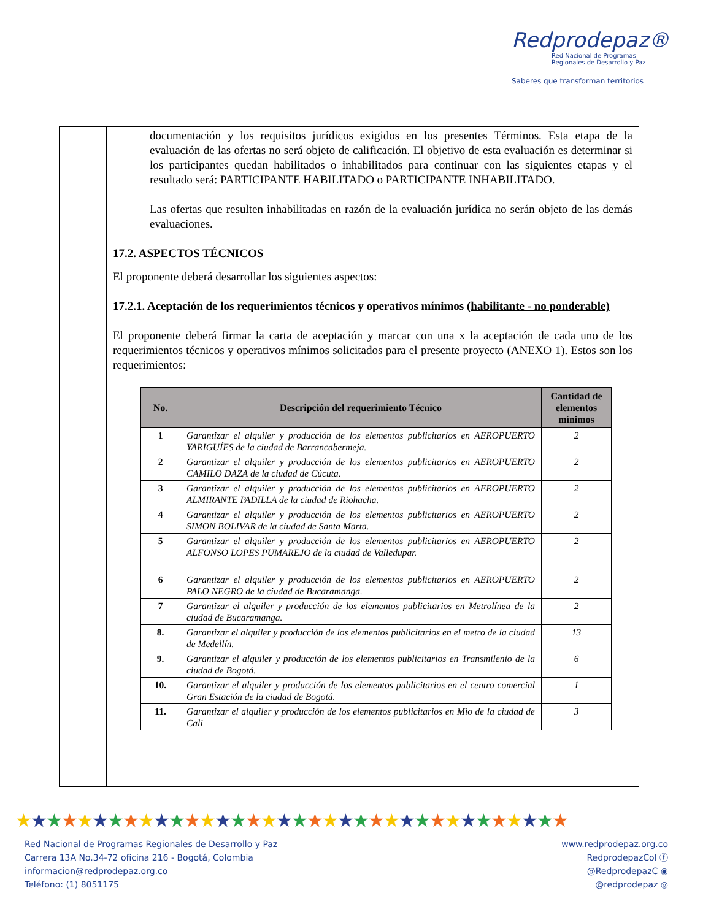Redprodepaz®
Red Nacional de Programas
Regionales de Desarrollo y Paz
Saberes que transforman territorios
documentación y los requisitos jurídicos exigidos en los presentes Términos. Esta etapa de la evaluación de las ofertas no será objeto de calificación. El objetivo de esta evaluación es determinar si los participantes quedan habilitados o inhabilitados para continuar con las siguientes etapas y el resultado será: PARTICIPANTE HABILITADO o PARTICIPANTE INHABILITADO.
Las ofertas que resulten inhabilitadas en razón de la evaluación jurídica no serán objeto de las demás evaluaciones.
17.2. ASPECTOS TÉCNICOS
El proponente deberá desarrollar los siguientes aspectos:
17.2.1. Aceptación de los requerimientos técnicos y operativos mínimos (habilitante - no ponderable)
El proponente deberá firmar la carta de aceptación y marcar con una x la aceptación de cada uno de los requerimientos técnicos y operativos mínimos solicitados para el presente proyecto (ANEXO 1). Estos son los requerimientos:
| No. | Descripción del requerimiento Técnico | Cantidad de elementos mínimos |
| --- | --- | --- |
| 1 | Garantizar el alquiler y producción de los elementos publicitarios en AEROPUERTO YARIGUÍES de la ciudad de Barrancabermeja. | 2 |
| 2 | Garantizar el alquiler y producción de los elementos publicitarios en AEROPUERTO CAMILO DAZA de la ciudad de Cúcuta. | 2 |
| 3 | Garantizar el alquiler y producción de los elementos publicitarios en AEROPUERTO ALMIRANTE PADILLA de la ciudad de Riohacha. | 2 |
| 4 | Garantizar el alquiler y producción de los elementos publicitarios en AEROPUERTO SIMON BOLIVAR de la ciudad de Santa Marta. | 2 |
| 5 | Garantizar el alquiler y producción de los elementos publicitarios en AEROPUERTO ALFONSO LOPES PUMAREJO de la ciudad de Valledupar. | 2 |
| 6 | Garantizar el alquiler y producción de los elementos publicitarios en AEROPUERTO PALO NEGRO de la ciudad de Bucaramanga. | 2 |
| 7 | Garantizar el alquiler y producción de los elementos publicitarios en Metrolínea de la ciudad de Bucaramanga. | 2 |
| 8. | Garantizar el alquiler y producción de los elementos publicitarios en el metro de la ciudad de Medellín. | 13 |
| 9. | Garantizar el alquiler y producción de los elementos publicitarios en Transmilenio de la ciudad de Bogotá. | 6 |
| 10. | Garantizar el alquiler y producción de los elementos publicitarios en el centro comercial Gran Estación de la ciudad de Bogotá. | 1 |
| 11. | Garantizar el alquiler y producción de los elementos publicitarios en Mio de la ciudad de Cali | 3 |
★★★★★★★★★★★★★★★★★★★★★★★★★★★★★★★★★★★★
Red Nacional de Programas Regionales de Desarrollo y Paz
Carrera 13A No.34-72 oficina 216 - Bogotá, Colombia
informacion@redprodepaz.org.co
Teléfono: (1) 8051175
www.redprodepaz.org.co
RedprodepazCol ⓕ
@RedprodepazC ◉
@redprodepaz ◎